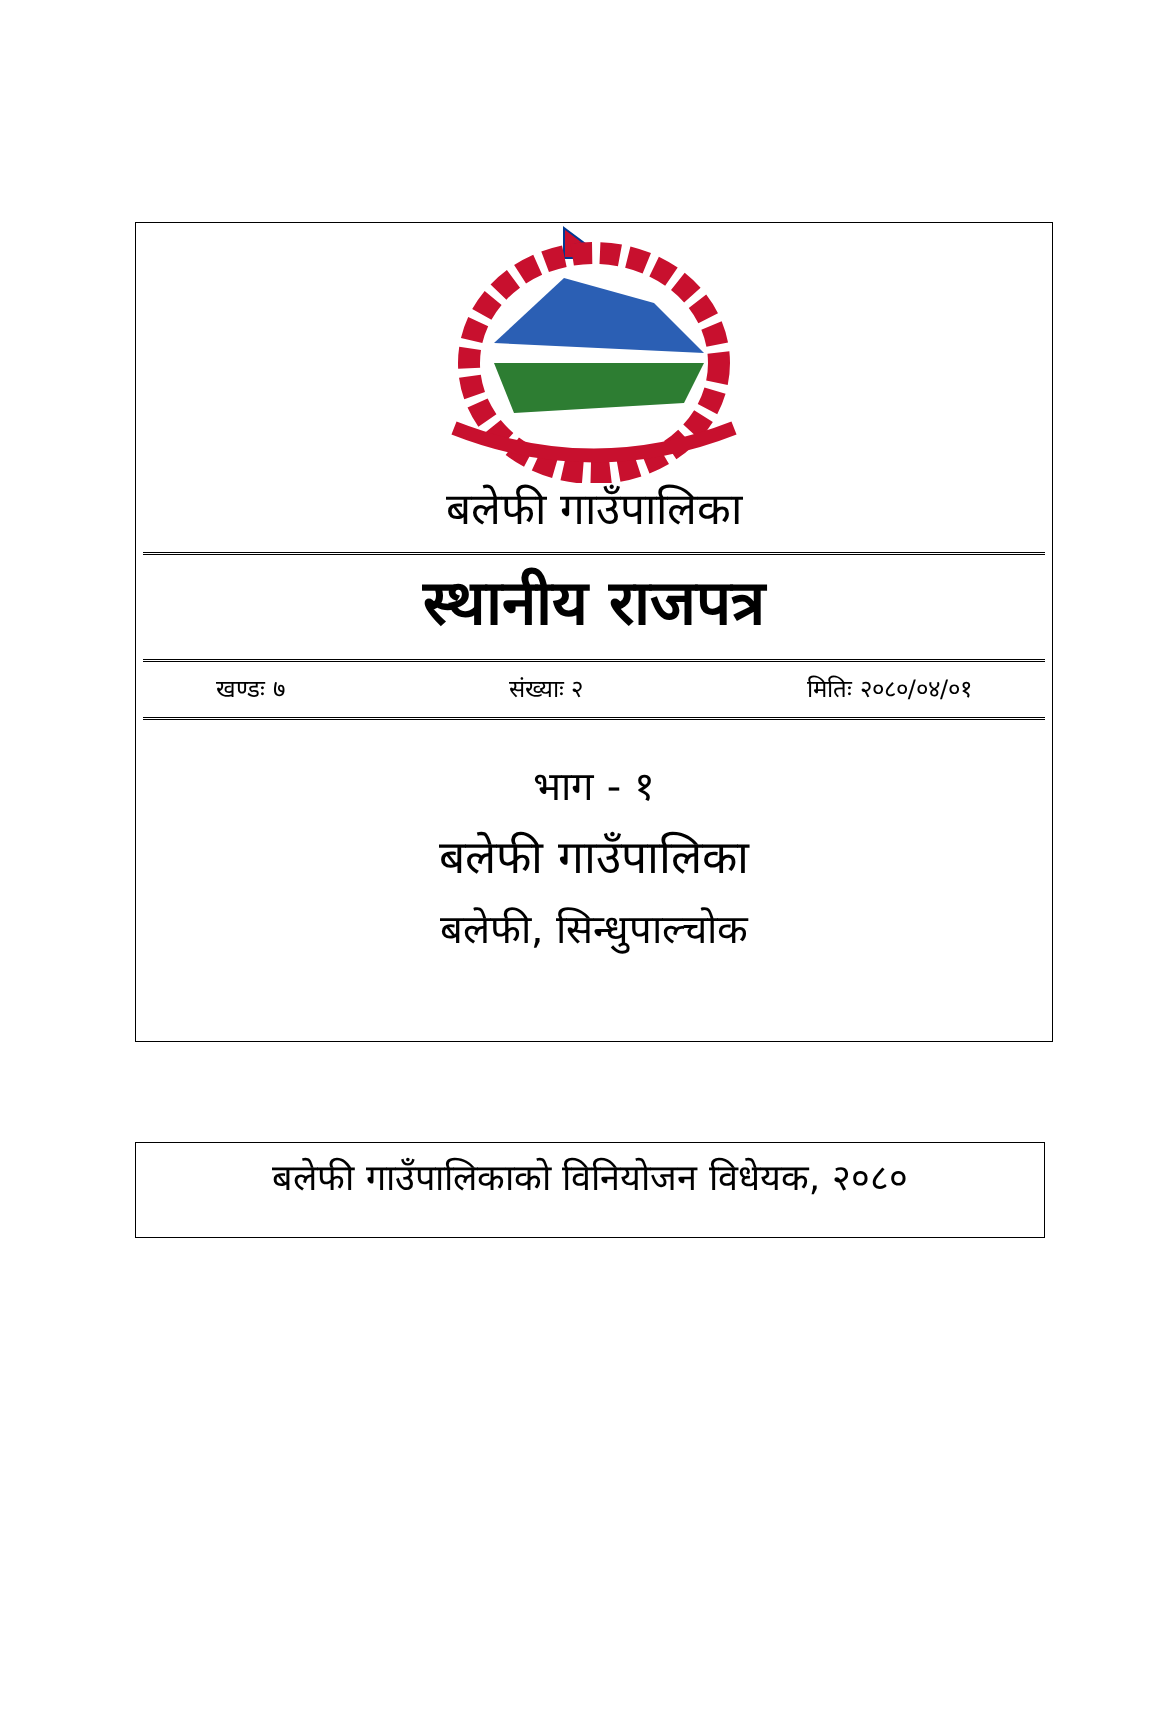बलेफी गाउँपालिका
स्थानीय राजपत्र
खण्डः ७ संख्याः २ मितिः २०८०/०४/०१
भाग - १
बलेफी गाउँपालिका
बलेफी, सिन्धुपाल्चोक
बलेफी गाउँपालिकाको विनियोजन विधेयक, २०८०